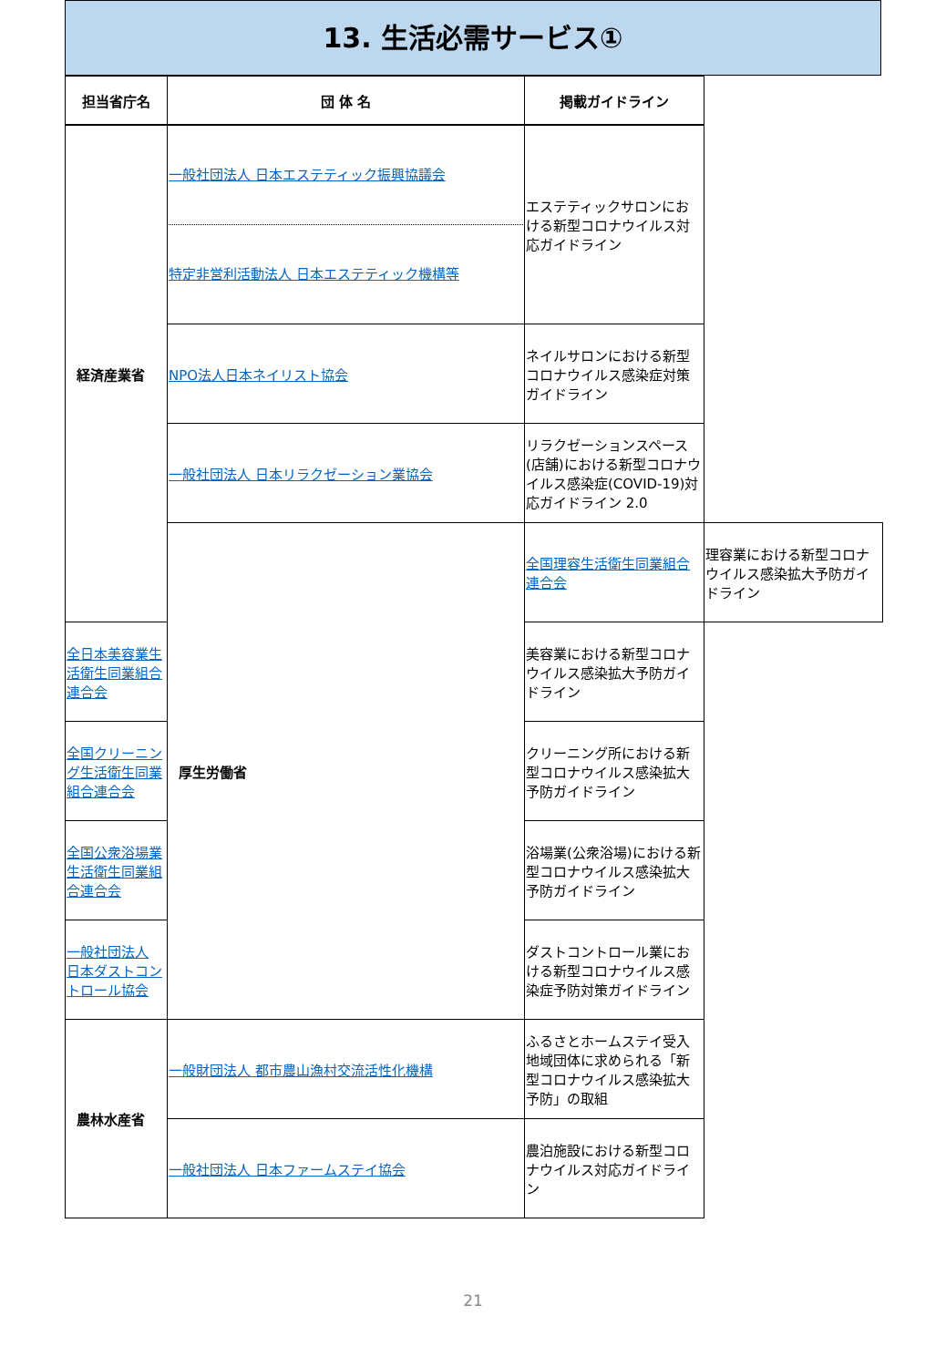13. 生活必需サービス①
| 担当省庁名 | 団 体 名 | 掲載ガイドライン | |
| --- | --- | --- | --- |
| 経済産業省 | 一般社団法人 日本エステティック振興協議会 特定非営利活動法人 日本エステティック機構等 | エステティックサロンにおける新型コロナウイルス対応ガイドライン | |
| | NPO法人日本ネイリスト協会 | ネイルサロンにおける新型コロナウイルス感染症対策ガイドライン | |
| | 一般社団法人 日本リラクゼーション業協会 | リラクゼーションスペース(店舗)における新型コロナウイルス感染症(COVID-19)対応ガイドライン 2.0 | |
| | 厚生労働省 | 全国理容生活衛生同業組合連合会 | 理容業における新型コロナウイルス感染拡大予防ガイドライン |
| 全日本美容業生活衛生同業組合連合会 | | 美容業における新型コロナウイルス感染拡大予防ガイドライン | |
| 全国クリーニング生活衛生同業組合連合会 | | クリーニング所における新型コロナウイルス感染拡大予防ガイドライン | |
| 全国公衆浴場業生活衛生同業組合連合会 | | 浴場業(公衆浴場)における新型コロナウイルス感染拡大予防ガイドライン | |
| 一般社団法人 日本ダストコントロール協会 | | ダストコントロール業における新型コロナウイルス感染症予防対策ガイドライン | |
| 農林水産省 | 一般財団法人 都市農山漁村交流活性化機構 | ふるさとホームステイ受入地域団体に求められる「新型コロナウイルス感染拡大予防」の取組 | |
| | 一般社団法人 日本ファームステイ協会 | 農泊施設における新型コロナウイルス対応ガイドライン | |
21